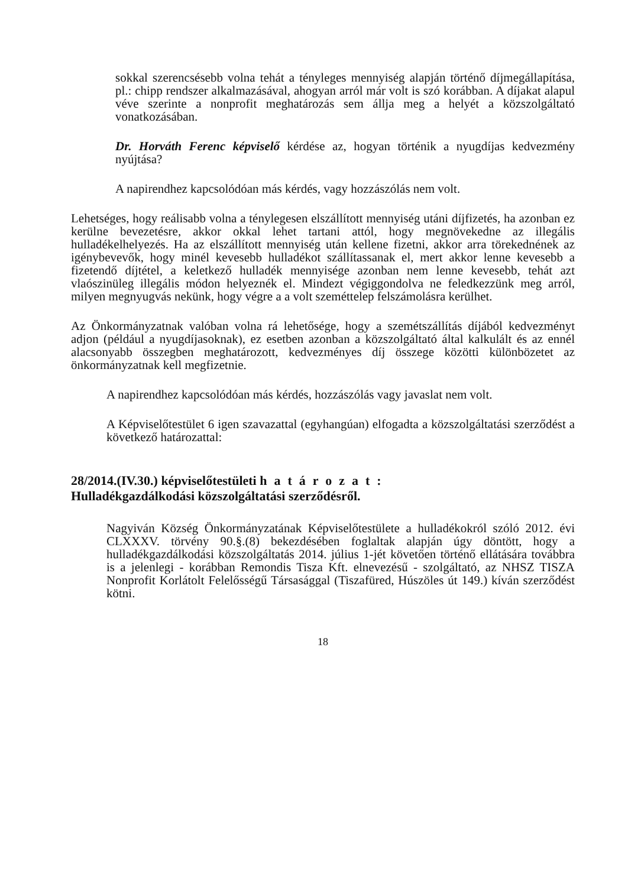sokkal szerencsésebb volna tehát a tényleges mennyiség alapján történő díjmegállapítása, pl.: chipp rendszer alkalmazásával, ahogyan arról már volt is szó korábban. A díjakat alapul véve szerinte a nonprofit meghatározás sem állja meg a helyét a közszolgáltató vonatkozásában.
Dr. Horváth Ferenc képviselő kérdése az, hogyan történik a nyugdíjas kedvezmény nyújtása?
A napirendhez kapcsolódóan más kérdés, vagy hozzászólás nem volt.
Lehetséges, hogy reálisabb volna a ténylegesen elszállított mennyiség utáni díjfizetés, ha azonban ez kerülne bevezetésre, akkor okkal lehet tartani attól, hogy megnövekedne az illegális hulladékelhelyezés. Ha az elszállított mennyiség után kellene fizetni, akkor arra törekednének az igénybevevők, hogy minél kevesebb hulladékot szállítassanak el, mert akkor lenne kevesebb a fizetendő díjtétel, a keletkező hulladék mennyisége azonban nem lenne kevesebb, tehát azt vlaószinüleg illegális módon helyeznék el. Mindezt végiggondolva ne feledkezzünk meg arról, milyen megnyugvás nekünk, hogy végre a a volt szeméttelep felszámolásra kerülhet.
Az Önkormányzatnak valóban volna rá lehetősége, hogy a szemétszállítás díjából kedvezményt adjon (például a nyugdíjasoknak), ez esetben azonban a közszolgáltató által kalkulált és az ennél alacsonyabb összegben meghatározott, kedvezményes díj összege közötti különbözetet az önkormányzatnak kell megfizetnie.
A napirendhez kapcsolódóan más kérdés, hozzászólás vagy javaslat nem volt.
A Képviselőtestület 6 igen szavazattal (egyhangúan) elfogadta a közszolgáltatási szerződést a következő határozattal:
28/2014.(IV.30.) képviselőtestületi határozat:
Hulladékgazdálkodási közszolgáltatási szerződésről.
Nagyiván Község Önkormányzatának Képviselőtestülete a hulladékokról szóló 2012. évi CLXXXV. törvény 90.§.(8) bekezdésében foglaltak alapján úgy döntött, hogy a hulladékgazdálkodási közszolgáltatás 2014. július 1-jét követően történő ellátására továbbra is a jelenlegi - korábban Remondis Tisza Kft. elnevezésű - szolgáltató, az NHSZ TISZA Nonprofit Korlátolt Felelősségű Társasággal (Tiszafüred, Húszöles út 149.) kíván szerződést kötni.
18